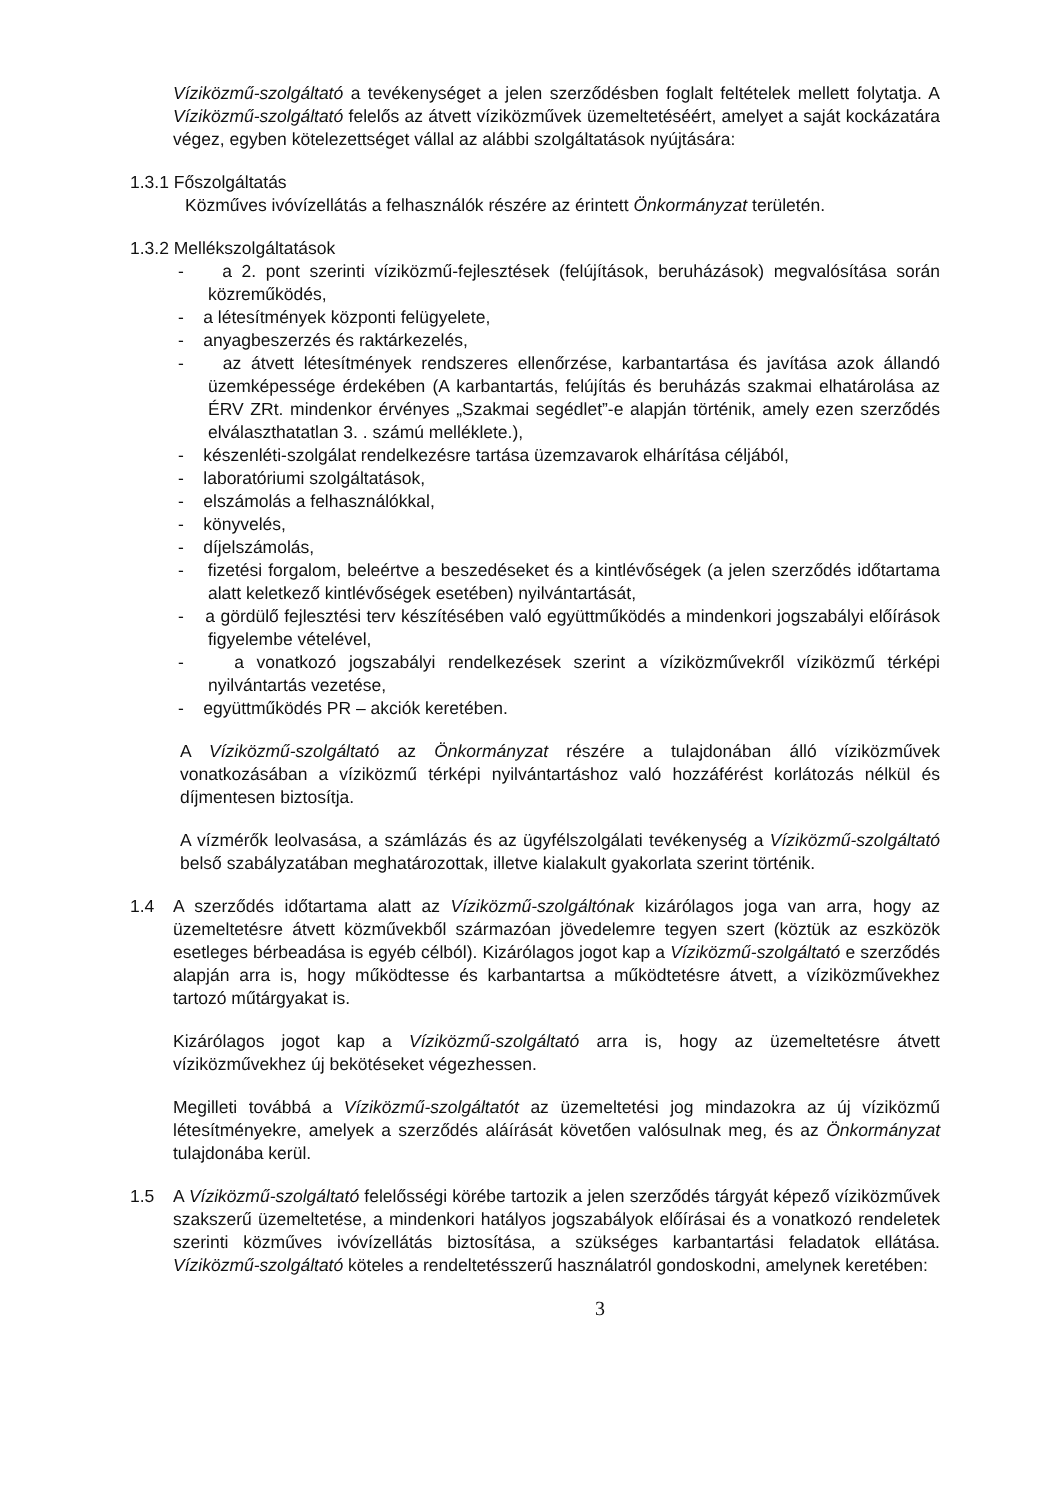Víziközmű-szolgáltató a tevékenységet a jelen szerződésben foglalt feltételek mellett folytatja. A Víziközmű-szolgáltató felelős az átvett víziközművek üzemeltetéséért, amelyet a saját kockázatára végez, egyben kötelezettséget vállal az alábbi szolgáltatások nyújtására:
1.3.1 Főszolgáltatás
Közműves ivóvízellátás a felhasználók részére az érintett Önkormányzat területén.
1.3.2 Mellékszolgáltatások
- a 2. pont szerinti víziközmű-fejlesztések (felújítások, beruházások) megvalósítása során közreműködés,
- a létesítmények központi felügyelete,
- anyagbeszerzés és raktárkezelés,
- az átvett létesítmények rendszeres ellenőrzése, karbantartása és javítása azok állandó üzemképessége érdekében (A karbantartás, felújítás és beruházás szakmai elhatárolása az ÉRV ZRt. mindenkor érvényes „Szakmai segédlet”-e alapján történik, amely ezen szerződés elválaszthatatlan 3. . számú melléklete.),
- készenléti-szolgálat rendelkezésre tartása üzemzavarok elhárítása céljából,
- laboratóriumi szolgáltatások,
- elszámolás a felhasználókkal,
- könyvelés,
- díjelszámolás,
- fizetési forgalom, beleértve a beszedéseket és a kintlévőségek (a jelen szerződés időtartama alatt keletkező kintlévőségek esetében) nyilvántartását,
- a gördülő fejlesztési terv készítésében való együttműködés a mindenkori jogszabályi előírások figyelembe vételével,
- a vonatkozó jogszabályi rendelkezések szerint a víziközművekről víziközmű térképi nyilvántartás vezetése,
- együttműködés PR – akciók keretében.
A Víziközmű-szolgáltató az Önkormányzat részére a tulajdonában álló víziközművek vonatkozásában a víziközmű térképi nyilvántartáshoz való hozzáférést korlátozás nélkül és díjmentesen biztosítja.
A vízmérők leolvasása, a számlázás és az ügyfélszolgálati tevékenység a Víziközmű-szolgáltató belső szabályzatában meghatározottak, illetve kialakult gyakorlata szerint történik.
1.4 A szerződés időtartama alatt az Víziközmű-szolgáltónak kizárólagos joga van arra, hogy az üzemeltetésre átvett közművekből származóan jövedelemre tegyen szert (köztük az eszközök esetleges bérbeadása is egyéb célból). Kizárólagos jogot kap a Víziközmű-szolgáltató e szerződés alapján arra is, hogy működtesse és karbantartsa a működtetésre átvett, a víziközművekhez tartozó műtárgyakat is.
Kizárólagos jogot kap a Víziközmű-szolgáltató arra is, hogy az üzemeltetésre átvett víziközművekhez új bekötéseket végezhessen.
Megilleti továbbá a Víziközmű-szolgáltatót az üzemeltetési jog mindazokra az új víziközmű létesítményekre, amelyek a szerződés aláírását követően valósulnak meg, és az Önkormányzat tulajdonába kerül.
1.5 A Víziközmű-szolgáltató felelősségi körébe tartozik a jelen szerződés tárgyát képező víziközművek szakszerű üzemeltetése, a mindenkori hatályos jogszabályok előírásai és a vonatkozó rendeletek szerinti közműves ivóvízellátás biztosítása, a szükséges karbantartási feladatok ellátása. Víziközmű-szolgáltató köteles a rendeltetésszerű használatról gondoskodni, amelynek keretében:
3